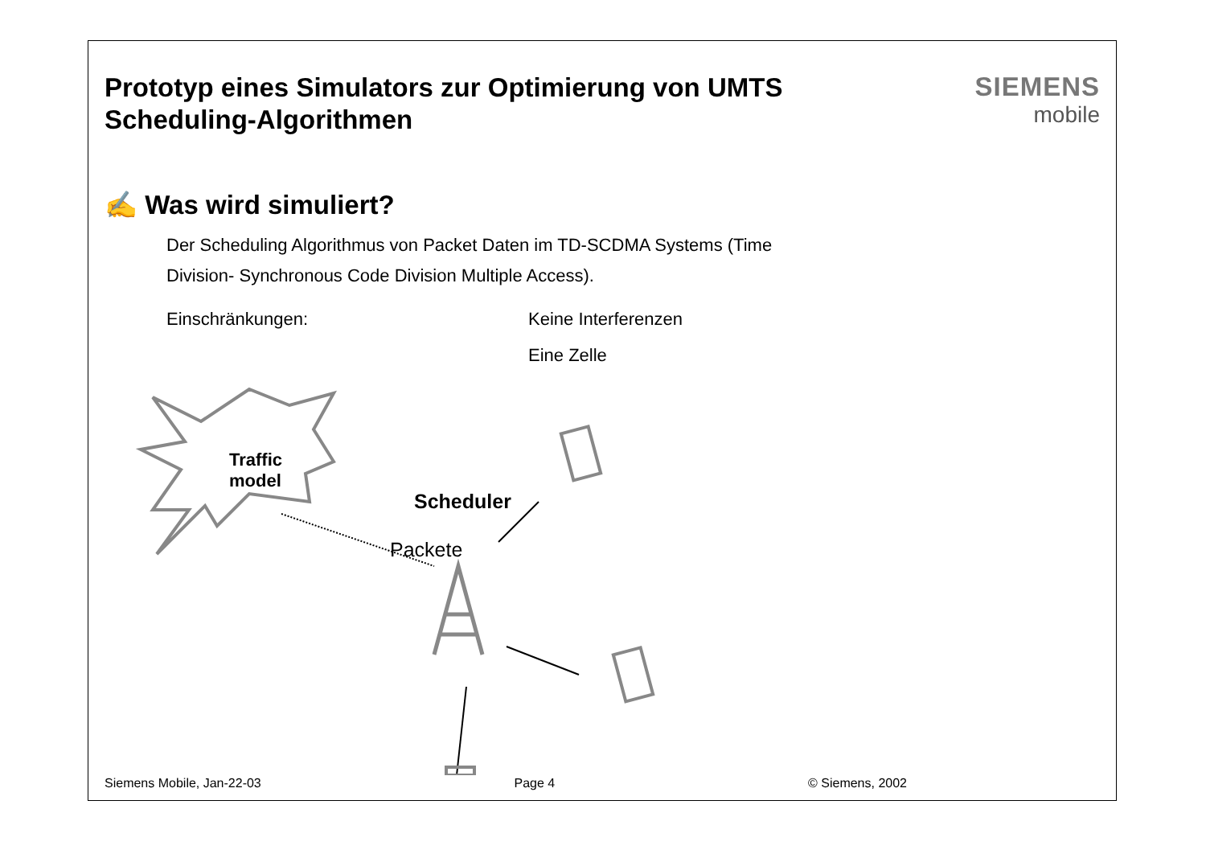Prototyp eines Simulators zur Optimierung von UMTS
Scheduling-Algorithmen
SIEMENS
mobile
✍ Was wird simuliert?
Der Scheduling Algorithmus von Packet Daten im TD-SCDMA Systems (Time
Division- Synchronous Code Division Multiple Access).
Einschränkungen: Keine Interferenzen
Eine Zelle
Traffic
model
Packete
Scheduler
Siemens Mobile, Jan-22-03 Page 4 © Siemens, 2002